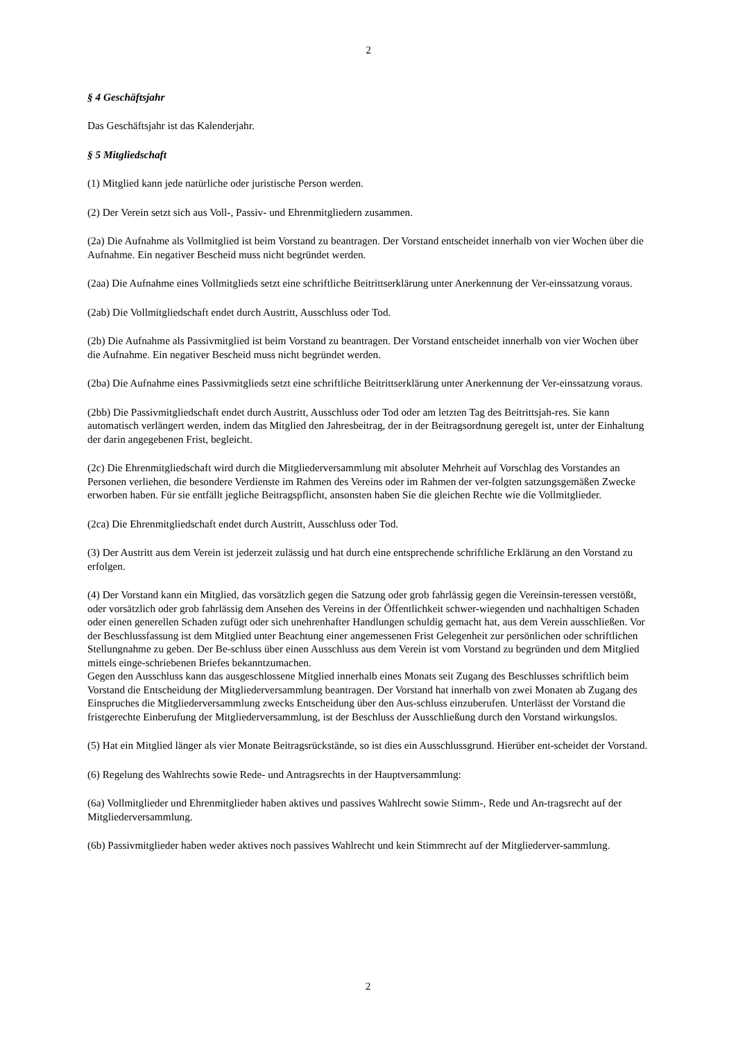2
§ 4 Geschäftsjahr
Das Geschäftsjahr ist das Kalenderjahr.
§ 5 Mitgliedschaft
(1) Mitglied kann jede natürliche oder juristische Person werden.
(2) Der Verein setzt sich aus Voll-, Passiv- und Ehrenmitgliedern zusammen.
(2a) Die Aufnahme als Vollmitglied ist beim Vorstand zu beantragen. Der Vorstand entscheidet innerhalb von vier Wochen über die Aufnahme. Ein negativer Bescheid muss nicht begründet werden.
(2aa) Die Aufnahme eines Vollmitglieds setzt eine schriftliche Beitrittserklärung unter Anerkennung der Ver-einssatzung voraus.
(2ab) Die Vollmitgliedschaft endet durch Austritt, Ausschluss oder Tod.
(2b) Die Aufnahme als Passivmitglied ist beim Vorstand zu beantragen. Der Vorstand entscheidet innerhalb von vier Wochen über die Aufnahme. Ein negativer Bescheid muss nicht begründet werden.
(2ba) Die Aufnahme eines Passivmitglieds setzt eine schriftliche Beitrittserklärung unter Anerkennung der Ver-einssatzung voraus.
(2bb) Die Passivmitgliedschaft endet durch Austritt, Ausschluss oder Tod oder am letzten Tag des Beitrittsjah-res. Sie kann automatisch verlängert werden, indem das Mitglied den Jahresbeitrag, der in der Beitragsordnung geregelt ist, unter der Einhaltung der darin angegebenen Frist, begleicht.
(2c) Die Ehrenmitgliedschaft wird durch die Mitgliederversammlung mit absoluter Mehrheit auf Vorschlag des Vorstandes an Personen verliehen, die besondere Verdienste im Rahmen des Vereins oder im Rahmen der ver-folgten satzungsgemäßen Zwecke erworben haben. Für sie entfällt jegliche Beitragspflicht, ansonsten haben Sie die gleichen Rechte wie die Vollmitglieder.
(2ca) Die Ehrenmitgliedschaft endet durch Austritt, Ausschluss oder Tod.
(3) Der Austritt aus dem Verein ist jederzeit zulässig und hat durch eine entsprechende schriftliche Erklärung an den Vorstand zu erfolgen.
(4) Der Vorstand kann ein Mitglied, das vorsätzlich gegen die Satzung oder grob fahrlässig gegen die Vereinsin-teressen verstößt, oder vorsätzlich oder grob fahrlässig dem Ansehen des Vereins in der Öffentlichkeit schwer-wiegenden und nachhaltigen Schaden oder einen generellen Schaden zufügt oder sich unehrenhafter Handlungen schuldig gemacht hat, aus dem Verein ausschließen. Vor der Beschlussfassung ist dem Mitglied unter Beachtung einer angemessenen Frist Gelegenheit zur persönlichen oder schriftlichen Stellungnahme zu geben. Der Be-schluss über einen Ausschluss aus dem Verein ist vom Vorstand zu begründen und dem Mitglied mittels einge-schriebenen Briefes bekanntzumachen.
Gegen den Ausschluss kann das ausgeschlossene Mitglied innerhalb eines Monats seit Zugang des Beschlusses schriftlich beim Vorstand die Entscheidung der Mitgliederversammlung beantragen. Der Vorstand hat innerhalb von zwei Monaten ab Zugang des Einspruches die Mitgliederversammlung zwecks Entscheidung über den Aus-schluss einzuberufen. Unterlässt der Vorstand die fristgerechte Einberufung der Mitgliederversammlung, ist der Beschluss der Ausschließung durch den Vorstand wirkungslos.
(5) Hat ein Mitglied länger als vier Monate Beitragsrückstände, so ist dies ein Ausschlussgrund. Hierüber ent-scheidet der Vorstand.
(6) Regelung des Wahlrechts sowie Rede- und Antragsrechts in der Hauptversammlung:
(6a) Vollmitglieder und Ehrenmitglieder haben aktives und passives Wahlrecht sowie Stimm-, Rede und An-tragsrecht auf der Mitgliederversammlung.
(6b) Passivmitglieder haben weder aktives noch passives Wahlrecht und kein Stimmrecht auf der Mitgliederver-sammlung.
2